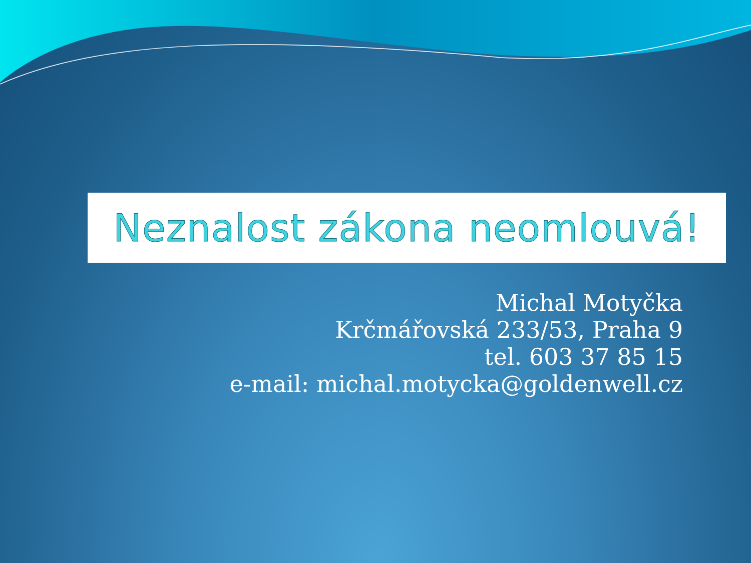Neznalost zákona neomlouvá!
Michal Motyčka
Krčmářovská 233/53, Praha 9
tel. 603 37 85 15
e-mail: michal.motycka@goldenwell.cz